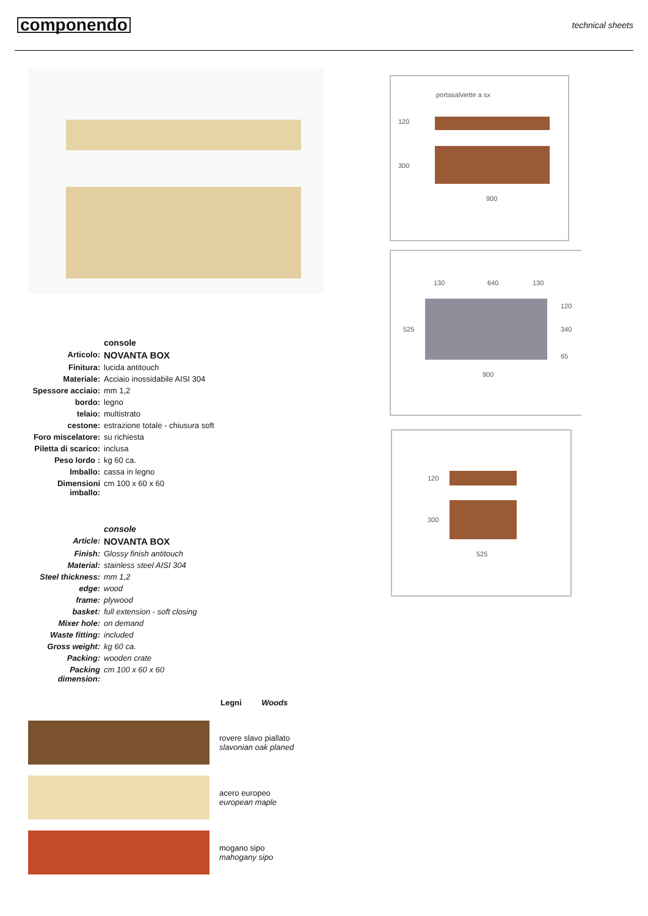componendo technical sheets
| | console |
| Articolo: | NOVANTA BOX |
| Finitura: | lucida antitouch |
| Materiale: | Acciaio inossidabile AISI 304 |
| Spessore acciaio: | mm 1,2 |
| bordo: | legno |
| telaio: | multistrato |
| cestone: | estrazione totale - chiusura soft |
| Foro miscelatore: | su richiesta |
| Piletta di scarico: | inclusa |
| Peso lordo : | kg 60 ca. |
| Imballo: | cassa in legno |
| Dimensioni imballo: | cm 100 x 60 x 60 |
| | console |
| Article: | NOVANTA BOX |
| Finish: | Glossy finish antitouch |
| Material: | stainless steel AISI 304 |
| Steel thickness: | mm 1,2 |
| edge: | wood |
| frame: | plywood |
| basket: | full extension - soft closing |
| Mixer hole: | on demand |
| Waste fitting: | included |
| Gross weight: | kg 60 ca. |
| Packing: | wooden crate |
| Packing dimension: | cm 100 x 60 x 60 |
Legni Woods
rovere slavo piallato
slavonian oak planed
acero europeo
european maple
mogano sipo
mahogany sipo
portasalviette a sx
120
300
900
130 640 130
525
120
340
65
900
120
300
525